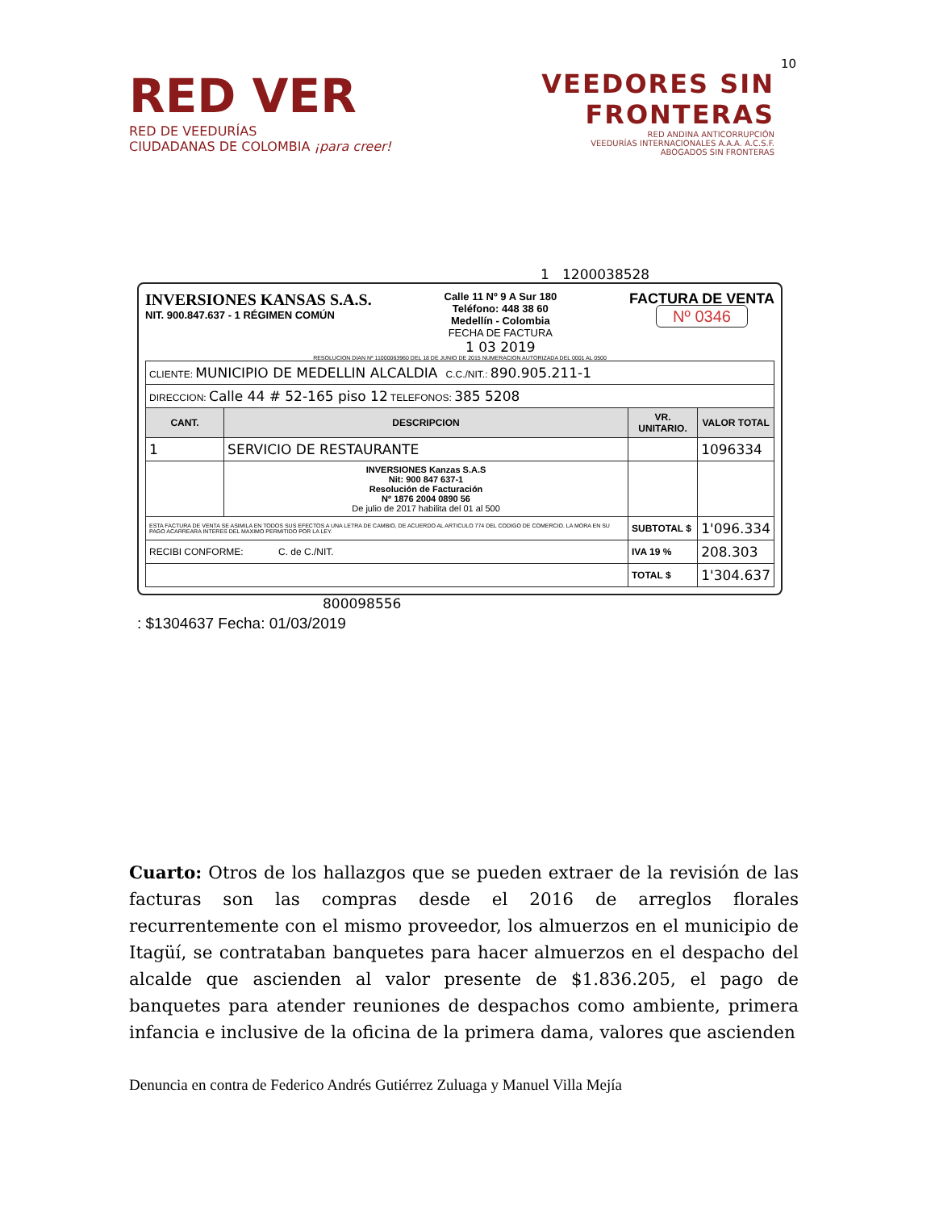10
RED VER
RED DE VEEDURÍAS
CIUDADANAS DE COLOMBIA ¡para creer!
VEEDORES SIN
FRONTERAS
RED ANDINA ANTICORRUPCIÓN
VEEDURÍAS INTERNACIONALES A.A.A. A.C.S.F.
ABOGADOS SIN FRONTERAS
1 1200038528
INVERSIONES KANSAS S.A.S.
NIT. 900.847.637 - 1 RÉGIMEN COMÚN
Calle 11 Nº 9 A Sur 180
Teléfono: 448 38 60
Medellín - Colombia
FECHA DE FACTURA
1 03 2019
FACTURA DE VENTA
Nº 0346
RESOLUCION DIAN Nº 11000063960 DEL 18 DE JUNIO DE 2015 NUMERACION AUTORIZADA DEL 0001 AL 0500
| CLIENTE: MUNICIPIO DE MEDELLIN ALCALDIA C.C./NIT.: 890.905.211-1 | | | |
| DIRECCION: Calle 44 # 52-165 piso 12 TELEFONOS: 385 5208 | | | |
| CANT. | DESCRIPCION | VR. UNITARIO. | VALOR TOTAL |
| 1 | SERVICIO DE RESTAURANTE | | 1096334 |
| | INVERSIONES Kanzas S.A.S Nit: 900 847 637-1 Resolución de Facturación Nº 1876 2004 0890 56 De julio de 2017 habilita del 01 al 500 | | |
| ESTA FACTURA DE VENTA SE ASIMILA EN TODOS SUS EFECTOS A UNA LETRA DE CAMBIO, DE ACUERDO AL ARTICULO 774 DEL CODIGO DE COMERCIO. LA MORA EN SU PAGO ACARREARA INTERES DEL MAXIMO PERMITIDO POR LA LEY. | | SUBTOTAL $ | 1'096.334 |
| RECIBI CONFORME: C. de C./NIT. | | IVA 19 % | 208.303 |
| | | TOTAL $ | 1'304.637 |
800098556
: $1304637 Fecha: 01/03/2019
Cuarto: Otros de los hallazgos que se pueden extraer de la revisión de las facturas son las compras desde el 2016 de arreglos florales recurrentemente con el mismo proveedor, los almuerzos en el municipio de Itagüí, se contrataban banquetes para hacer almuerzos en el despacho del alcalde que ascienden al valor presente de $1.836.205, el pago de banquetes para atender reuniones de despachos como ambiente, primera infancia e inclusive de la oficina de la primera dama, valores que ascienden
Denuncia en contra de Federico Andrés Gutiérrez Zuluaga y Manuel Villa Mejía